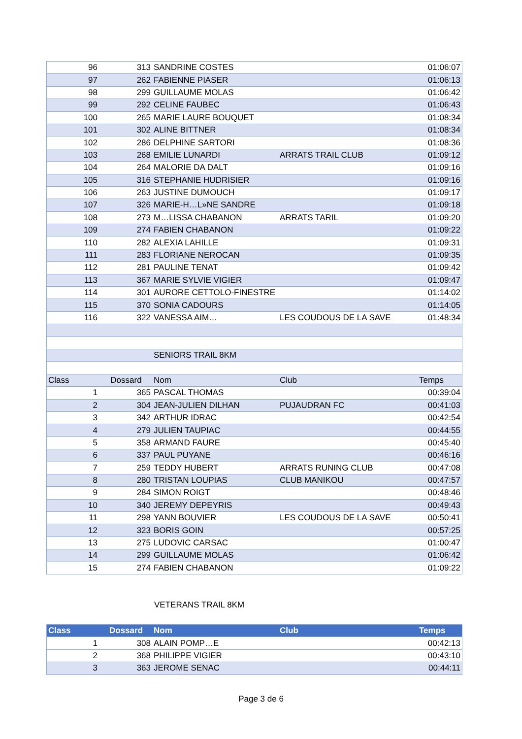| 96 | 313 | SANDRINE COSTES | | 01:06:07 |
| 97 | 262 | FABIENNE PIASER | | 01:06:13 |
| 98 | 299 | GUILLAUME MOLAS | | 01:06:42 |
| 99 | 292 | CELINE FAUBEC | | 01:06:43 |
| 100 | 265 | MARIE LAURE BOUQUET | | 01:08:34 |
| 101 | 302 | ALINE BITTNER | | 01:08:34 |
| 102 | 286 | DELPHINE SARTORI | | 01:08:36 |
| 103 | 268 | EMILIE LUNARDI | ARRATS TRAIL CLUB | 01:09:12 |
| 104 | 264 | MALORIE DA DALT | | 01:09:16 |
| 105 | 316 | STEPHANIE HUDRISIER | | 01:09:16 |
| 106 | 263 | JUSTINE DUMOUCH | | 01:09:17 |
| 107 | 326 | MARIE-H…L»NE SANDRE | | 01:09:18 |
| 108 | 273 | M…LISSA CHABANON | ARRATS TARIL | 01:09:20 |
| 109 | 274 | FABIEN CHABANON | | 01:09:22 |
| 110 | 282 | ALEXIA LAHILLE | | 01:09:31 |
| 111 | 283 | FLORIANE NEROCAN | | 01:09:35 |
| 112 | 281 | PAULINE TENAT | | 01:09:42 |
| 113 | 367 | MARIE SYLVIE VIGIER | | 01:09:47 |
| 114 | 301 | AURORE CETTOLO-FINESTRE | | 01:14:02 |
| 115 | 370 | SONIA CADOURS | | 01:14:05 |
| 116 | 322 | VANESSA AIM… | LES COUDOUS DE LA SAVE | 01:48:34 |
| | | SENIORS TRAIL 8KM | | |
| Class | Dossard | Nom | Club | Temps |
| 1 | 365 | PASCAL THOMAS | | 00:39:04 |
| 2 | 304 | JEAN-JULIEN DILHAN | PUJAUDRAN FC | 00:41:03 |
| 3 | 342 | ARTHUR IDRAC | | 00:42:54 |
| 4 | 279 | JULIEN TAUPIAC | | 00:44:55 |
| 5 | 358 | ARMAND FAURE | | 00:45:40 |
| 6 | 337 | PAUL PUYANE | | 00:46:16 |
| 7 | 259 | TEDDY HUBERT | ARRATS RUNING CLUB | 00:47:08 |
| 8 | 280 | TRISTAN LOUPIAS | CLUB MANIKOU | 00:47:57 |
| 9 | 284 | SIMON ROIGT | | 00:48:46 |
| 10 | 340 | JEREMY DEPEYRIS | | 00:49:43 |
| 11 | 298 | YANN BOUVIER | LES COUDOUS DE LA SAVE | 00:50:41 |
| 12 | 323 | BORIS GOIN | | 00:57:25 |
| 13 | 275 | LUDOVIC CARSAC | | 01:00:47 |
| 14 | 299 | GUILLAUME MOLAS | | 01:06:42 |
| 15 | 274 | FABIEN CHABANON | | 01:09:22 |
VETERANS TRAIL 8KM
| Class | Dossard | Nom | Club | Temps |
| --- | --- | --- | --- | --- |
| 1 | 308 | ALAIN POMP…E | | 00:42:13 |
| 2 | 368 | PHILIPPE VIGIER | | 00:43:10 |
| 3 | 363 | JEROME SENAC | | 00:44:11 |
Page 3 de 6